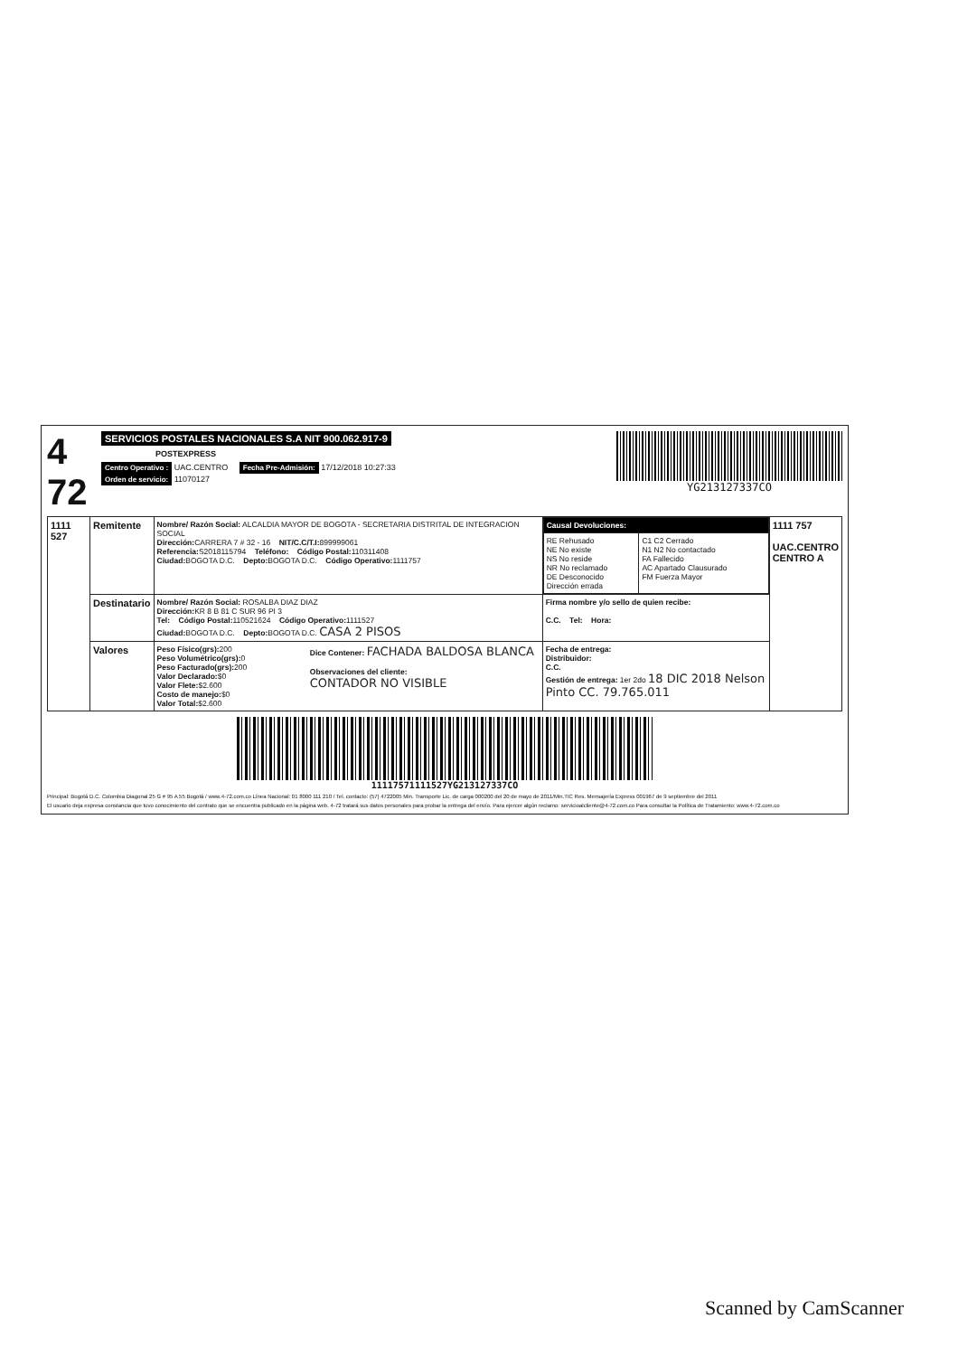4 72
SERVICIOS POSTALES NACIONALES S.A NIT 900.062.917-9
POSTEXPRESS
Centro Operativo : UAC.CENTRO Fecha Pre-Admisión: 17/12/2018 10:27:33
Orden de servicio: 11070127
YG213127337CO
| 1111 527 | Remitente | Nombre/ Razón Social: ALCALDIA MAYOR DE BOGOTA - SECRETARIA DISTRITAL DE INTEGRACION SOCIAL Dirección: CARRERA 7 # 32 - 16 NIT/C.C/T.I: 899999061 Referencia: S2018115794 Teléfono: Código Postal: 110311408 Ciudad: BOGOTA D.C. Depto: BOGOTA D.C. Código Operativo: 1111757 | / Causal Devoluciones: / / / --- / --- / / RE Rehusado NE No existe NS No reside NR No reclamado DE Desconocido Dirección errada / C1 C2 Cerrado N1 N2 No contactado FA Fallecido AC Apartado Clausurado FM Fuerza Mayor / | 1111 757 UAC.CENTRO CENTRO A |
| | Destinatario | Nombre/ Razón Social: ROSALBA DIAZ DIAZ Dirección: KR 8 B 81 C SUR 96 PI 3 Tel: Código Postal: 110521624 Código Operativo: 1111527 Ciudad: BOGOTA D.C. Depto: BOGOTA D.C. CASA 2 PISOS | Firma nombre y/o sello de quien recibe: C.C. Tel: Hora: | |
| | Valores | Peso Físico(grs): 200 Peso Volumétrico(grs): 0 Peso Facturado(grs): 200 Valor Declarado: $0 Valor Flete: $2.600 Costo de manejo: $0 Valor Total: $2.600 Dice Contener: FACHADA BALDOSA BLANCA Observaciones del cliente: CONTADOR NO VISIBLE | Fecha de entrega: Distribuidor: C.C. Gestión de entrega: 1er 2do 18 DIC 2018 Nelson Pinto CC. 79.765.011 | |
11117571111527YG213127337CO
Principal: Bogotá D.C. Colombia Diagonal 25 G # 95 A 55 Bogotá / www.4-72.com.co Línea Nacional: 01 8000 111 210 / Tel. contacto: (57) 4722005 Min. Transporte Lic. de carga 000200 del 20 de mayo de 2011/Min.TIC Res. Mensajería Express 001967 de 9 septiembre del 2011
El usuario deja expresa constancia que tuvo conocimiento del contrato que se encuentra publicado en la página web. 4-72 tratará sus datos personales para probar la entrega del envío. Para ejercer algún reclamo: servicioalcliente@4-72.com.co Para consultar la Política de Tratamiento: www.4-72.com.co
Scanned by CamScanner